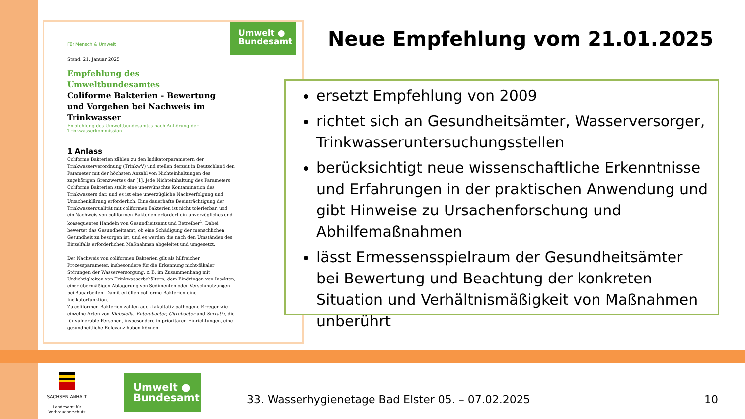Umwelt ●
Bundesamt
Für Mensch & Umwelt
Stand: 21. Januar 2025
Empfehlung des Umweltbundesamtes
Coliforme Bakterien - Bewertung und Vorgehen bei Nachweis im Trinkwasser
Empfehlung des Umweltbundesamtes nach Anhörung der Trinkwasserkommission
1 Anlass
Coliforme Bakterien zählen zu den Indikatorparametern der Trinkwasserverordnung (TrinkwV) und stellen derzeit in Deutschland den Parameter mit der höchsten Anzahl von Nichteinhaltungen des zugehörigen Grenzwertes dar [1]. Jede Nichteinhaltung des Parameters Coliforme Bakterien stellt eine unerwünschte Kontamination des Trinkwassers dar, und es ist eine unverzügliche Nachverfolgung und Ursachenklärung erforderlich. Eine dauerhafte Beeinträchtigung der Trinkwasserqualität mit coliformen Bakterien ist nicht tolerierbar, und ein Nachweis von coliformen Bakterien erfordert ein unverzügliches und konsequentes Handeln von Gesundheitsamt und Betreiber<sup>1</sup>. Dabei bewertet das Gesundheitsamt, ob eine Schädigung der menschlichen Gesundheit zu besorgen ist, und es werden die nach den Umständen des Einzelfalls erforderlichen Maßnahmen abgeleitet und umgesetzt.
Der Nachweis von coliformen Bakterien gilt als hilfreicher Prozessparameter, insbesondere für die Erkennung nicht-fäkaler Störungen der Wasserversorgung, z. B. im Zusammenhang mit Undichtigkeiten von Trinkwasserbehältern, dem Eindringen von Insekten, einer übermäßigen Ablagerung von Sedimenten oder Verschmutzungen bei Bauarbeiten. Damit erfüllen coliforme Bakterien eine Indikatorfunktion.
Zu coliformen Bakterien zählen auch fakultativ-pathogene Erreger wie einzelne Arten von Klebsiella, Enterobacter, Citrobacter und Serratia, die für vulnerable Personen, insbesondere in prioritären Einrichtungen, eine gesundheitliche Relevanz haben können.
Neue Empfehlung vom 21.01.2025
ersetzt Empfehlung von 2009
richtet sich an Gesundheitsämter, Wasserversorger, Trinkwasseruntersuchungsstellen
berücksichtigt neue wissenschaftliche Erkenntnisse und Erfahrungen in der praktischen Anwendung und gibt Hinweise zu Ursachenforschung und Abhilfemaßnahmen
lässt Ermessensspielraum der Gesundheitsämter bei Bewertung und Beachtung der konkreten Situation und Verhältnismäßigkeit von Maßnahmen unberührt
SACHSEN-ANHALT
Landesamt für
Verbraucherschutz
Umwelt ●
Bundesamt
33. Wasserhygienetage Bad Elster 05. – 07.02.2025
10